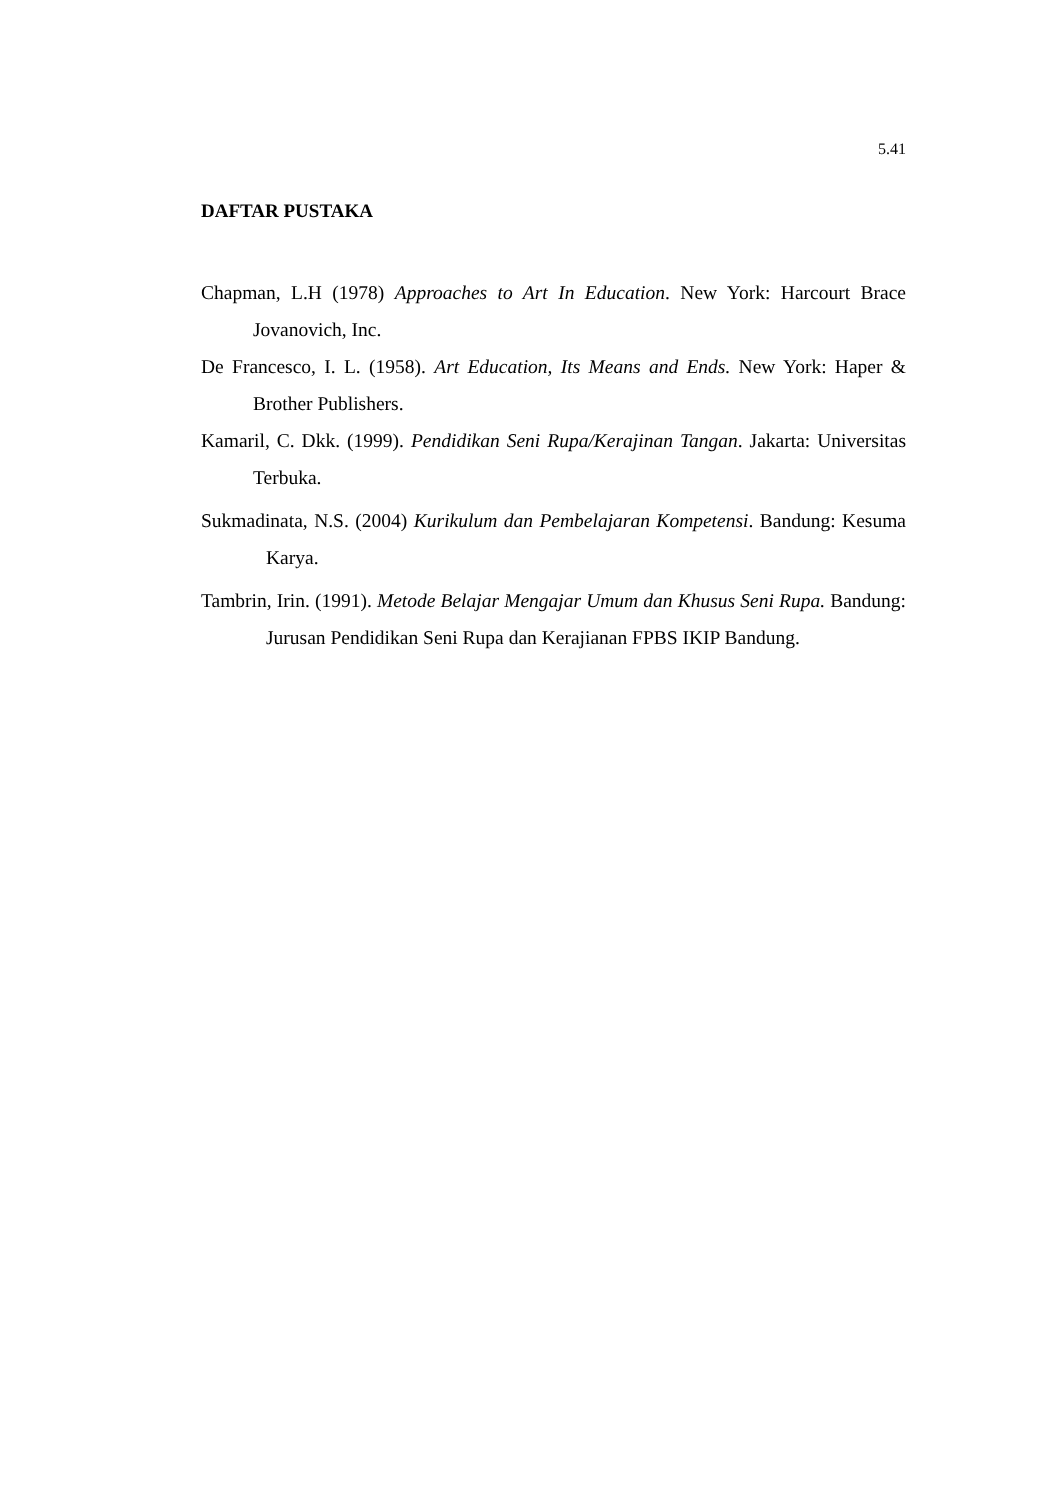5.41
DAFTAR PUSTAKA
Chapman, L.H (1978) Approaches to Art In Education. New York: Harcourt Brace Jovanovich, Inc.
De Francesco, I. L. (1958). Art Education, Its Means and Ends. New York: Haper & Brother Publishers.
Kamaril, C. Dkk. (1999). Pendidikan Seni Rupa/Kerajinan Tangan. Jakarta: Universitas Terbuka.
Sukmadinata, N.S. (2004) Kurikulum dan Pembelajaran Kompetensi. Bandung: Kesuma Karya.
Tambrin, Irin. (1991). Metode Belajar Mengajar Umum dan Khusus Seni Rupa. Bandung: Jurusan Pendidikan Seni Rupa dan Kerajianan FPBS IKIP Bandung.